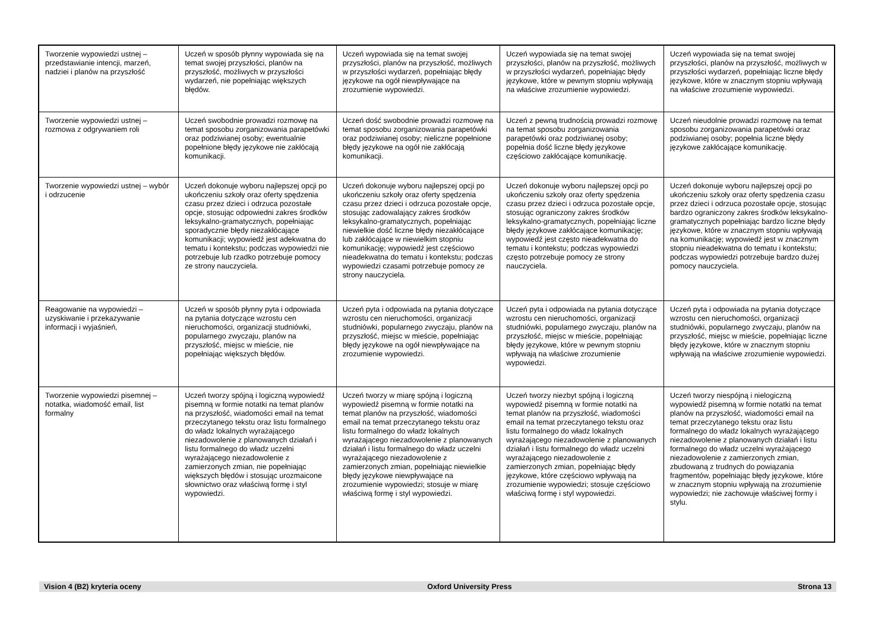| Tworzenie wypowiedzi ustnej – przedstawianie intencji, marzeń, nadziei i planów na przyszłość | Uczeń w sposób płynny wypowiada się na temat swojej przyszłości, planów na przyszłość, możliwych w przyszłości wydarzeń, nie popełniając większych błędów. | Uczeń wypowiada się na temat swojej przyszłości, planów na przyszłość, możliwych w przyszłości wydarzeń, popełniając błędy językowe na ogół niewpływające na zrozumienie wypowiedzi. | Uczeń wypowiada się na temat swojej przyszłości, planów na przyszłość, możliwych w przyszłości wydarzeń, popełniając błędy językowe, które w pewnym stopniu wpływają na właściwe zrozumienie wypowiedzi. | Uczeń wypowiada się na temat swojej przyszłości, planów na przyszłość, możliwych w przyszłości wydarzeń, popełniając liczne błędy językowe, które w znacznym stopniu wpływają na właściwe zrozumienie wypowiedzi. |
| Tworzenie wypowiedzi ustnej – rozmowa z odgrywaniem roli | Uczeń swobodnie prowadzi rozmowę na temat sposobu zorganizowania parapetówki oraz podziwianej osoby; ewentualnie popełnione błędy językowe nie zakłócają komunikacji. | Uczeń dość swobodnie prowadzi rozmowę na temat sposobu zorganizowania parapetówki oraz podziwianej osoby; nieliczne popełnione błędy językowe na ogół nie zakłócają komunikacji. | Uczeń z pewną trudnością prowadzi rozmowę na temat sposobu zorganizowania parapetówki oraz podziwianej osoby; popełnia dość liczne błędy językowe częściowo zakłócające komunikację. | Uczeń nieudolnie prowadzi rozmowę na temat sposobu zorganizowania parapetówki oraz podziwianej osoby; popełnia liczne błędy językowe zakłócające komunikację. |
| Tworzenie wypowiedzi ustnej – wybór i odrzucenie | Uczeń dokonuje wyboru najlepszej opcji po ukończeniu szkoły oraz oferty spędzenia czasu przez dzieci i odrzuca pozostałe opcje, stosując odpowiedni zakres środków leksykalno-gramatycznych, popełniając sporadycznie błędy niezakłócające komunikacji; wypowiedź jest adekwatna do tematu i kontekstu; podczas wypowiedzi nie potrzebuje lub rzadko potrzebuje pomocy ze strony nauczyciela. | Uczeń dokonuje wyboru najlepszej opcji po ukończeniu szkoły oraz oferty spędzenia czasu przez dzieci i odrzuca pozostałe opcje, stosując zadowalający zakres środków leksykalno-gramatycznych, popełniając niewielkie dość liczne błędy niezakłócające lub zakłócające w niewielkim stopniu komunikację; wypowiedź jest częściowo nieadekwatna do tematu i kontekstu; podczas wypowiedzi czasami potrzebuje pomocy ze strony nauczyciela. | Uczeń dokonuje wyboru najlepszej opcji po ukończeniu szkoły oraz oferty spędzenia czasu przez dzieci i odrzuca pozostałe opcje, stosując ograniczony zakres środków leksykalno-gramatycznych, popełniając liczne błędy językowe zakłócające komunikację; wypowiedź jest często nieadekwatna do tematu i kontekstu; podczas wypowiedzi często potrzebuje pomocy ze strony nauczyciela. | Uczeń dokonuje wyboru najlepszej opcji po ukończeniu szkoły oraz oferty spędzenia czasu przez dzieci i odrzuca pozostałe opcje, stosując bardzo ograniczony zakres środków leksykalno-gramatycznych popełniając bardzo liczne błędy językowe, które w znacznym stopniu wpływają na komunikację; wypowiedź jest w znacznym stopniu nieadekwatna do tematu i kontekstu; podczas wypowiedzi potrzebuje bardzo dużej pomocy nauczyciela. |
| Reagowanie na wypowiedzi – uzyskiwanie i przekazywanie informacji i wyjaśnień, | Uczeń w sposób płynny pyta i odpowiada na pytania dotyczące wzrostu cen nieruchomości, organizacji studniówki, popularnego zwyczaju, planów na przyszłość, miejsc w mieście, nie popełniając większych błędów. | Uczeń pyta i odpowiada na pytania dotyczące wzrostu cen nieruchomości, organizacji studniówki, popularnego zwyczaju, planów na przyszłość, miejsc w mieście, popełniając błędy językowe na ogół niewpływające na zrozumienie wypowiedzi. | Uczeń pyta i odpowiada na pytania dotyczące wzrostu cen nieruchomości, organizacji studniówki, popularnego zwyczaju, planów na przyszłość, miejsc w mieście, popełniając błędy językowe, które w pewnym stopniu wpływają na właściwe zrozumienie wypowiedzi. | Uczeń pyta i odpowiada na pytania dotyczące wzrostu cen nieruchomości, organizacji studniówki, popularnego zwyczaju, planów na przyszłość, miejsc w mieście, popełniając liczne błędy językowe, które w znacznym stopniu wpływają na właściwe zrozumienie wypowiedzi. |
| Tworzenie wypowiedzi pisemnej – notatka, wiadomość email, list formalny | Uczeń tworzy spójną i logiczną wypowiedź pisemną w formie notatki na temat planów na przyszłość, wiadomości email na temat przeczytanego tekstu oraz listu formalnego do władz lokalnych wyrażającego niezadowolenie z planowanych działań i listu formalnego do władz uczelni wyrażającego niezadowolenie z zamierzonych zmian, nie popełniając większych błędów i stosując urozmaicone słownictwo oraz właściwą formę i styl wypowiedzi. | Uczeń tworzy w miarę spójną i logiczną wypowiedź pisemną w formie notatki na temat planów na przyszłość, wiadomości email na temat przeczytanego tekstu oraz listu formalnego do władz lokalnych wyrażającego niezadowolenie z planowanych działań i listu formalnego do władz uczelni wyrażającego niezadowolenie z zamierzonych zmian, popełniając niewielkie błędy językowe niewpływające na zrozumienie wypowiedzi; stosuje w miarę właściwą formę i styl wypowiedzi. | Uczeń tworzy niezbyt spójną i logiczną wypowiedź pisemną w formie notatki na temat planów na przyszłość, wiadomości email na temat przeczytanego tekstu oraz listu formalnego do władz lokalnych wyrażającego niezadowolenie z planowanych działań i listu formalnego do władz uczelni wyrażającego niezadowolenie z zamierzonych zmian, popełniając błędy językowe, które częściowo wpływają na zrozumienie wypowiedzi; stosuje częściowo właściwą formę i styl wypowiedzi. | Uczeń tworzy niespójną i nielogiczną wypowiedź pisemną w formie notatki na temat planów na przyszłość, wiadomości email na temat przeczytanego tekstu oraz listu formalnego do władz lokalnych wyrażającego niezadowolenie z planowanych działań i listu formalnego do władz uczelni wyrażającego niezadowolenie z zamierzonych zmian, zbudowaną z trudnych do powiązania fragmentów, popełniając błędy językowe, które w znacznym stopniu wpływają na zrozumienie wypowiedzi; nie zachowuje właściwej formy i stylu. |
Vision 4 (B2) kryteria oceny Oxford University Press Strona 13